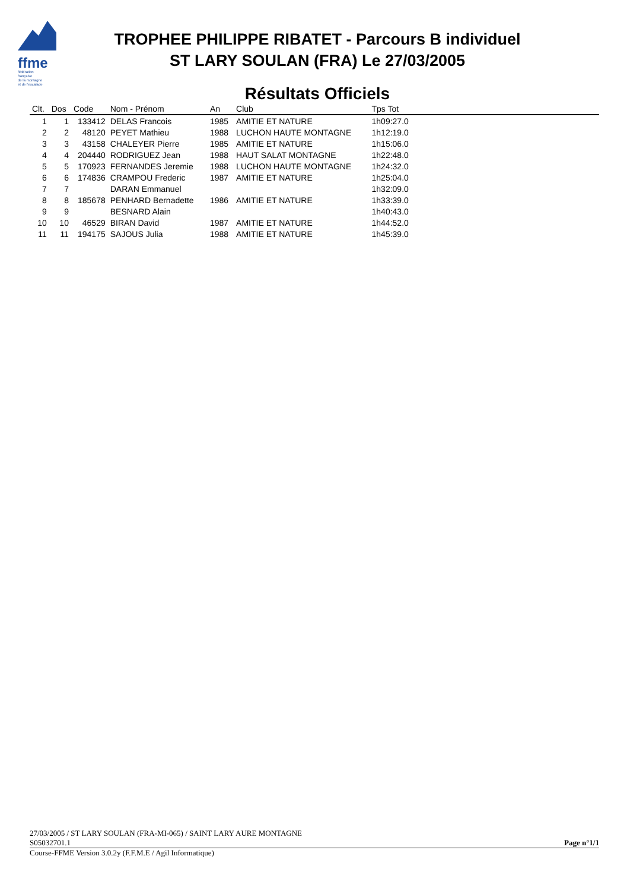ffme
fédération
française
de la montagne
et de l'escalade
TROPHEE PHILIPPE RIBATET - Parcours B individuel
ST LARY SOULAN (FRA) Le 27/03/2005
Résultats Officiels
| Clt. | Dos | Code | Nom - Prénom | An | Club | Tps Tot | |
| --- | --- | --- | --- | --- | --- | --- | --- |
| 1 | 1 | 133412 | DELAS Francois | 1985 | AMITIE ET NATURE | 1h09:27.0 | |
| 2 | 2 | 48120 | PEYET Mathieu | 1988 | LUCHON HAUTE MONTAGNE | 1h12:19.0 | |
| 3 | 3 | 43158 | CHALEYER Pierre | 1985 | AMITIE ET NATURE | 1h15:06.0 | |
| 4 | 4 | 204440 | RODRIGUEZ Jean | 1988 | HAUT SALAT MONTAGNE | 1h22:48.0 | |
| 5 | 5 | 170923 | FERNANDES Jeremie | 1988 | LUCHON HAUTE MONTAGNE | 1h24:32.0 | |
| 6 | 6 | 174836 | CRAMPOU Frederic | 1987 | AMITIE ET NATURE | 1h25:04.0 | |
| 7 | 7 | | DARAN Emmanuel | | | 1h32:09.0 | |
| 8 | 8 | 185678 | PENHARD Bernadette | 1986 | AMITIE ET NATURE | 1h33:39.0 | |
| 9 | 9 | | BESNARD Alain | | | 1h40:43.0 | |
| 10 | 10 | 46529 | BIRAN David | 1987 | AMITIE ET NATURE | 1h44:52.0 | |
| 11 | 11 | 194175 | SAJOUS Julia | 1988 | AMITIE ET NATURE | 1h45:39.0 | |
27/03/2005 / ST LARY SOULAN (FRA-MI-065) / SAINT LARY AURE MONTAGNE
S05032701.1 Page n°1/1
Course-FFME Version 3.0.2y (F.F.M.E / Agil Informatique)